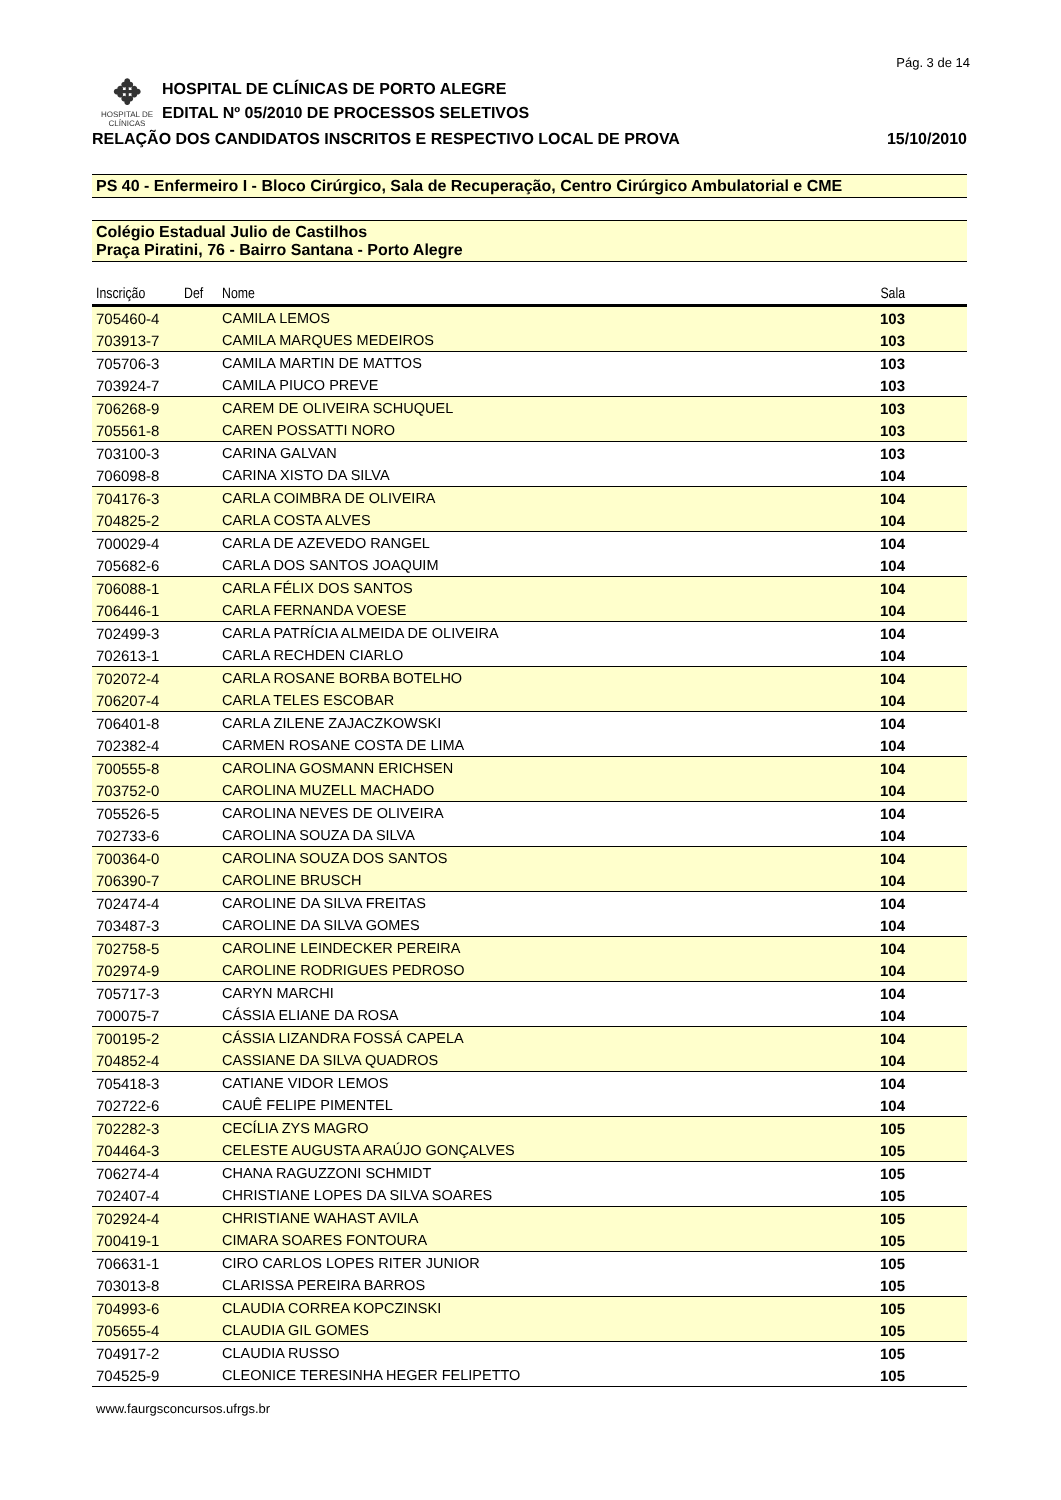Pág. 3 de 14
✥
HOSPITAL DE CLÍNICAS
HOSPITAL DE CLÍNICAS DE PORTO ALEGRE
EDITAL Nº 05/2010 DE PROCESSOS SELETIVOS
RELAÇÃO DOS CANDIDATOS INSCRITOS E RESPECTIVO LOCAL DE PROVA 15/10/2010
PS 40 - Enfermeiro I - Bloco Cirúrgico, Sala de Recuperação, Centro Cirúrgico Ambulatorial e CME
Colégio Estadual Julio de Castilhos
Praça Piratini, 76 - Bairro Santana - Porto Alegre
| Inscrição | Def | Nome | Sala |
| --- | --- | --- | --- |
| 705460-4 | | CAMILA LEMOS | 103 |
| 703913-7 | | CAMILA MARQUES MEDEIROS | 103 |
| 705706-3 | | CAMILA MARTIN DE MATTOS | 103 |
| 703924-7 | | CAMILA PIUCO PREVE | 103 |
| 706268-9 | | CAREM DE OLIVEIRA SCHUQUEL | 103 |
| 705561-8 | | CAREN POSSATTI NORO | 103 |
| 703100-3 | | CARINA GALVAN | 103 |
| 706098-8 | | CARINA XISTO DA SILVA | 104 |
| 704176-3 | | CARLA COIMBRA DE OLIVEIRA | 104 |
| 704825-2 | | CARLA COSTA ALVES | 104 |
| 700029-4 | | CARLA DE AZEVEDO RANGEL | 104 |
| 705682-6 | | CARLA DOS SANTOS JOAQUIM | 104 |
| 706088-1 | | CARLA FÉLIX DOS SANTOS | 104 |
| 706446-1 | | CARLA FERNANDA VOESE | 104 |
| 702499-3 | | CARLA PATRÍCIA ALMEIDA DE OLIVEIRA | 104 |
| 702613-1 | | CARLA RECHDEN CIARLO | 104 |
| 702072-4 | | CARLA ROSANE BORBA BOTELHO | 104 |
| 706207-4 | | CARLA TELES ESCOBAR | 104 |
| 706401-8 | | CARLA ZILENE ZAJACZKOWSKI | 104 |
| 702382-4 | | CARMEN ROSANE COSTA DE LIMA | 104 |
| 700555-8 | | CAROLINA GOSMANN ERICHSEN | 104 |
| 703752-0 | | CAROLINA MUZELL MACHADO | 104 |
| 705526-5 | | CAROLINA NEVES DE OLIVEIRA | 104 |
| 702733-6 | | CAROLINA SOUZA DA SILVA | 104 |
| 700364-0 | | CAROLINA SOUZA DOS SANTOS | 104 |
| 706390-7 | | CAROLINE BRUSCH | 104 |
| 702474-4 | | CAROLINE DA SILVA FREITAS | 104 |
| 703487-3 | | CAROLINE DA SILVA GOMES | 104 |
| 702758-5 | | CAROLINE LEINDECKER PEREIRA | 104 |
| 702974-9 | | CAROLINE RODRIGUES PEDROSO | 104 |
| 705717-3 | | CARYN MARCHI | 104 |
| 700075-7 | | CÁSSIA ELIANE DA ROSA | 104 |
| 700195-2 | | CÁSSIA LIZANDRA FOSSÁ CAPELA | 104 |
| 704852-4 | | CASSIANE DA SILVA QUADROS | 104 |
| 705418-3 | | CATIANE VIDOR LEMOS | 104 |
| 702722-6 | | CAUÊ FELIPE PIMENTEL | 104 |
| 702282-3 | | CECÍLIA ZYS MAGRO | 105 |
| 704464-3 | | CELESTE AUGUSTA ARAÚJO GONÇALVES | 105 |
| 706274-4 | | CHANA RAGUZZONI SCHMIDT | 105 |
| 702407-4 | | CHRISTIANE LOPES DA SILVA SOARES | 105 |
| 702924-4 | | CHRISTIANE WAHAST AVILA | 105 |
| 700419-1 | | CIMARA SOARES FONTOURA | 105 |
| 706631-1 | | CIRO CARLOS LOPES RITER JUNIOR | 105 |
| 703013-8 | | CLARISSA PEREIRA BARROS | 105 |
| 704993-6 | | CLAUDIA CORREA KOPCZINSKI | 105 |
| 705655-4 | | CLAUDIA GIL GOMES | 105 |
| 704917-2 | | CLAUDIA RUSSO | 105 |
| 704525-9 | | CLEONICE TERESINHA HEGER FELIPETTO | 105 |
www.faurgsconcursos.ufrgs.br